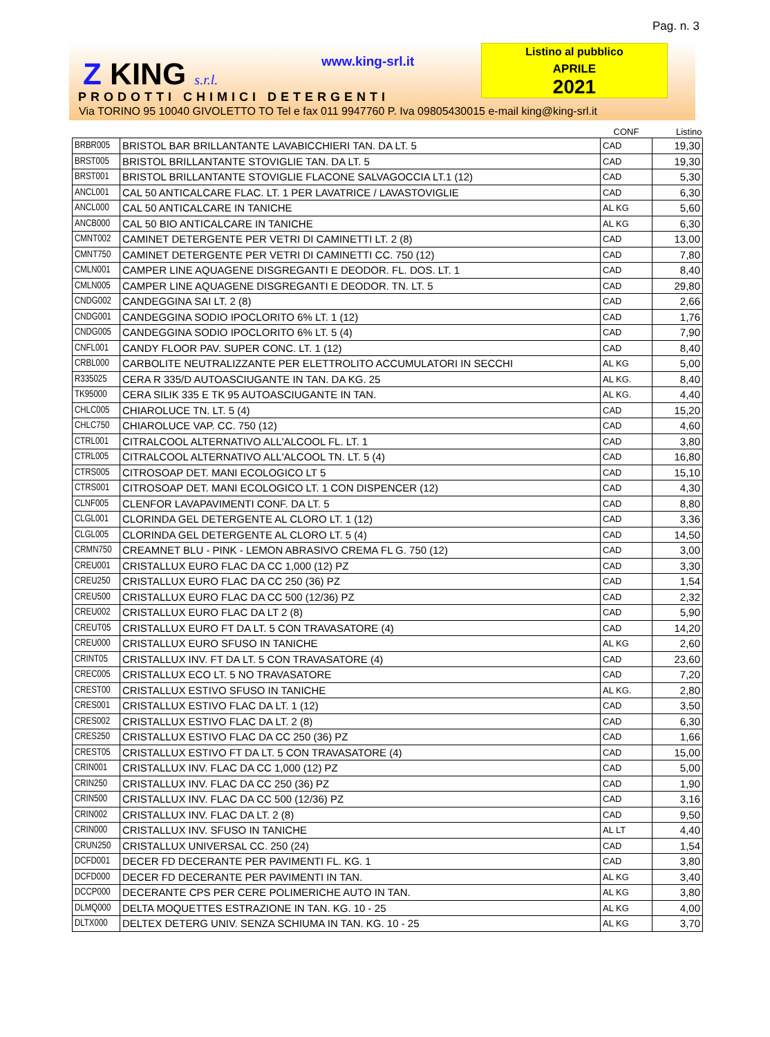Pag. n. 3
Z KING s.r.l. www.king-srl.it
Listino al pubblico
APRILE
2021
PRODOTTI CHIMICI DETERGENTI
Via TORINO 95 10040 GIVOLETTO TO Tel e fax 011 9947760 P. Iva 09805430015 e-mail king@king-srl.it
| | | CONF | Listino |
| --- | --- | --- | --- |
| BRBR005 | BRISTOL BAR BRILLANTANTE LAVABICCHIERI TAN. DA LT. 5 | CAD | 19,30 |
| BRST005 | BRISTOL BRILLANTANTE STOVIGLIE TAN. DA LT. 5 | CAD | 19,30 |
| BRST001 | BRISTOL BRILLANTANTE STOVIGLIE FLACONE SALVAGOCCIA LT.1 (12) | CAD | 5,30 |
| ANCL001 | CAL 50 ANTICALCARE FLAC. LT. 1 PER LAVATRICE / LAVASTOVIGLIE | CAD | 6,30 |
| ANCL000 | CAL 50 ANTICALCARE IN TANICHE | AL KG | 5,60 |
| ANCB000 | CAL 50 BIO ANTICALCARE IN TANICHE | AL KG | 6,30 |
| CMNT002 | CAMINET DETERGENTE PER VETRI DI CAMINETTI LT. 2 (8) | CAD | 13,00 |
| CMNT750 | CAMINET DETERGENTE PER VETRI DI CAMINETTI CC. 750 (12) | CAD | 7,80 |
| CMLN001 | CAMPER LINE AQUAGENE DISGREGANTI E DEODOR. FL. DOS. LT. 1 | CAD | 8,40 |
| CMLN005 | CAMPER LINE AQUAGENE DISGREGANTI E DEODOR. TN. LT. 5 | CAD | 29,80 |
| CNDG002 | CANDEGGINA SAI LT. 2 (8) | CAD | 2,66 |
| CNDG001 | CANDEGGINA SODIO IPOCLORITO 6% LT. 1 (12) | CAD | 1,76 |
| CNDG005 | CANDEGGINA SODIO IPOCLORITO 6% LT. 5 (4) | CAD | 7,90 |
| CNFL001 | CANDY FLOOR PAV. SUPER CONC. LT. 1 (12) | CAD | 8,40 |
| CRBL000 | CARBOLITE NEUTRALIZZANTE PER ELETTROLITO ACCUMULATORI IN SECCHI | AL KG | 5,00 |
| R335025 | CERA R 335/D AUTOASCIUGANTE IN TAN. DA KG. 25 | AL KG. | 8,40 |
| TK95000 | CERA SILIK 335 E TK 95 AUTOASCIUGANTE IN TAN. | AL KG. | 4,40 |
| CHLC005 | CHIAROLUCE TN. LT. 5 (4) | CAD | 15,20 |
| CHLC750 | CHIAROLUCE VAP. CC. 750 (12) | CAD | 4,60 |
| CTRL001 | CITRALCOOL ALTERNATIVO ALL'ALCOOL FL. LT. 1 | CAD | 3,80 |
| CTRL005 | CITRALCOOL ALTERNATIVO ALL'ALCOOL TN. LT. 5 (4) | CAD | 16,80 |
| CTRS005 | CITROSOAP DET. MANI ECOLOGICO LT 5 | CAD | 15,10 |
| CTRS001 | CITROSOAP DET. MANI ECOLOGICO LT. 1 CON DISPENCER (12) | CAD | 4,30 |
| CLNF005 | CLENFOR LAVAPAVIMENTI CONF. DA LT. 5 | CAD | 8,80 |
| CLGL001 | CLORINDA GEL DETERGENTE AL CLORO LT. 1 (12) | CAD | 3,36 |
| CLGL005 | CLORINDA GEL DETERGENTE AL CLORO LT. 5 (4) | CAD | 14,50 |
| CRMN750 | CREAMNET BLU - PINK - LEMON ABRASIVO CREMA FL G. 750 (12) | CAD | 3,00 |
| CREU001 | CRISTALLUX EURO FLAC DA CC 1,000 (12) PZ | CAD | 3,30 |
| CREU250 | CRISTALLUX EURO FLAC DA CC 250 (36) PZ | CAD | 1,54 |
| CREU500 | CRISTALLUX EURO FLAC DA CC 500 (12/36) PZ | CAD | 2,32 |
| CREU002 | CRISTALLUX EURO FLAC DA LT 2 (8) | CAD | 5,90 |
| CREUT05 | CRISTALLUX EURO FT DA LT. 5 CON TRAVASATORE (4) | CAD | 14,20 |
| CREU000 | CRISTALLUX EURO SFUSO IN TANICHE | AL KG | 2,60 |
| CRINT05 | CRISTALLUX INV. FT DA LT. 5 CON TRAVASATORE (4) | CAD | 23,60 |
| CREC005 | CRISTALLUX ECO LT. 5 NO TRAVASATORE | CAD | 7,20 |
| CREST00 | CRISTALLUX ESTIVO SFUSO IN TANICHE | AL KG. | 2,80 |
| CRES001 | CRISTALLUX ESTIVO FLAC DA LT. 1 (12) | CAD | 3,50 |
| CRES002 | CRISTALLUX ESTIVO FLAC DA LT. 2 (8) | CAD | 6,30 |
| CRES250 | CRISTALLUX ESTIVO FLAC DA CC 250 (36) PZ | CAD | 1,66 |
| CREST05 | CRISTALLUX ESTIVO FT DA LT. 5 CON TRAVASATORE (4) | CAD | 15,00 |
| CRIN001 | CRISTALLUX INV. FLAC DA CC 1,000 (12) PZ | CAD | 5,00 |
| CRIN250 | CRISTALLUX INV. FLAC DA CC 250 (36) PZ | CAD | 1,90 |
| CRIN500 | CRISTALLUX INV. FLAC DA CC 500 (12/36) PZ | CAD | 3,16 |
| CRIN002 | CRISTALLUX INV. FLAC DA LT. 2 (8) | CAD | 9,50 |
| CRIN000 | CRISTALLUX INV. SFUSO IN TANICHE | AL LT | 4,40 |
| CRUN250 | CRISTALLUX UNIVERSAL CC. 250 (24) | CAD | 1,54 |
| DCFD001 | DECER FD DECERANTE PER PAVIMENTI FL. KG. 1 | CAD | 3,80 |
| DCFD000 | DECER FD DECERANTE PER PAVIMENTI IN TAN. | AL KG | 3,40 |
| DCCP000 | DECERANTE CPS PER CERE POLIMERICHE AUTO IN TAN. | AL KG | 3,80 |
| DLMQ000 | DELTA MOQUETTES ESTRAZIONE IN TAN. KG. 10 - 25 | AL KG | 4,00 |
| DLTX000 | DELTEX DETERG UNIV. SENZA SCHIUMA IN TAN. KG. 10 - 25 | AL KG | 3,70 |